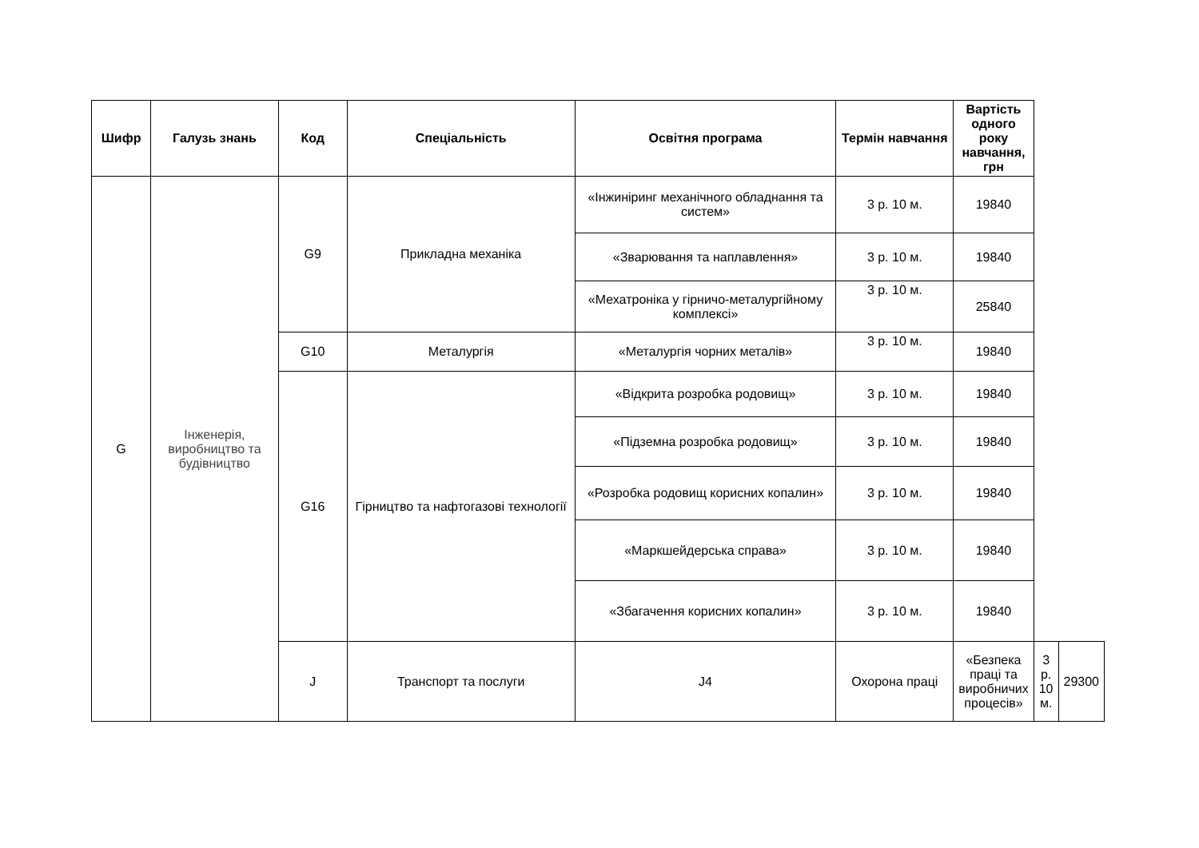| Шифр | Галузь знань | Код | Спеціальність | Освітня програма | Термін навчання | Вартість одного року навчання, грн | | |
| --- | --- | --- | --- | --- | --- | --- | --- | --- |
| G | Інженерія, виробництво та будівництво | G9 | Прикладна механіка | «Інжиніринг механічного обладнання та систем» | 3 р. 10 м. | 19840 | | |
| | | | | «Зварювання та наплавлення» | 3 р. 10 м. | 19840 | | |
| | | | | «Мехатроніка у гірничо-металургійному комплексі» | 3 р. 10 м. | 25840 | | |
| | | G10 | Металургія | «Металургія чорних металів» | 3 р. 10 м. | 19840 | | |
| | | G16 | Гірництво та нафтогазові технології | «Відкрита розробка родовищ» | 3 р. 10 м. | 19840 | | |
| | | | | «Підземна розробка родовищ» | 3 р. 10 м. | 19840 | | |
| | | | | «Розробка родовищ корисних копалин» | 3 р. 10 м. | 19840 | | |
| | | | | «Маркшейдерська справа» | 3 р. 10 м. | 19840 | | |
| | | | | «Збагачення корисних копалин» | 3 р. 10 м. | 19840 | | |
| | | J | Транспорт та послуги | J4 | Охорона праці | «Безпека праці та виробничих процесів» | 3 р. 10 м. | 29300 |